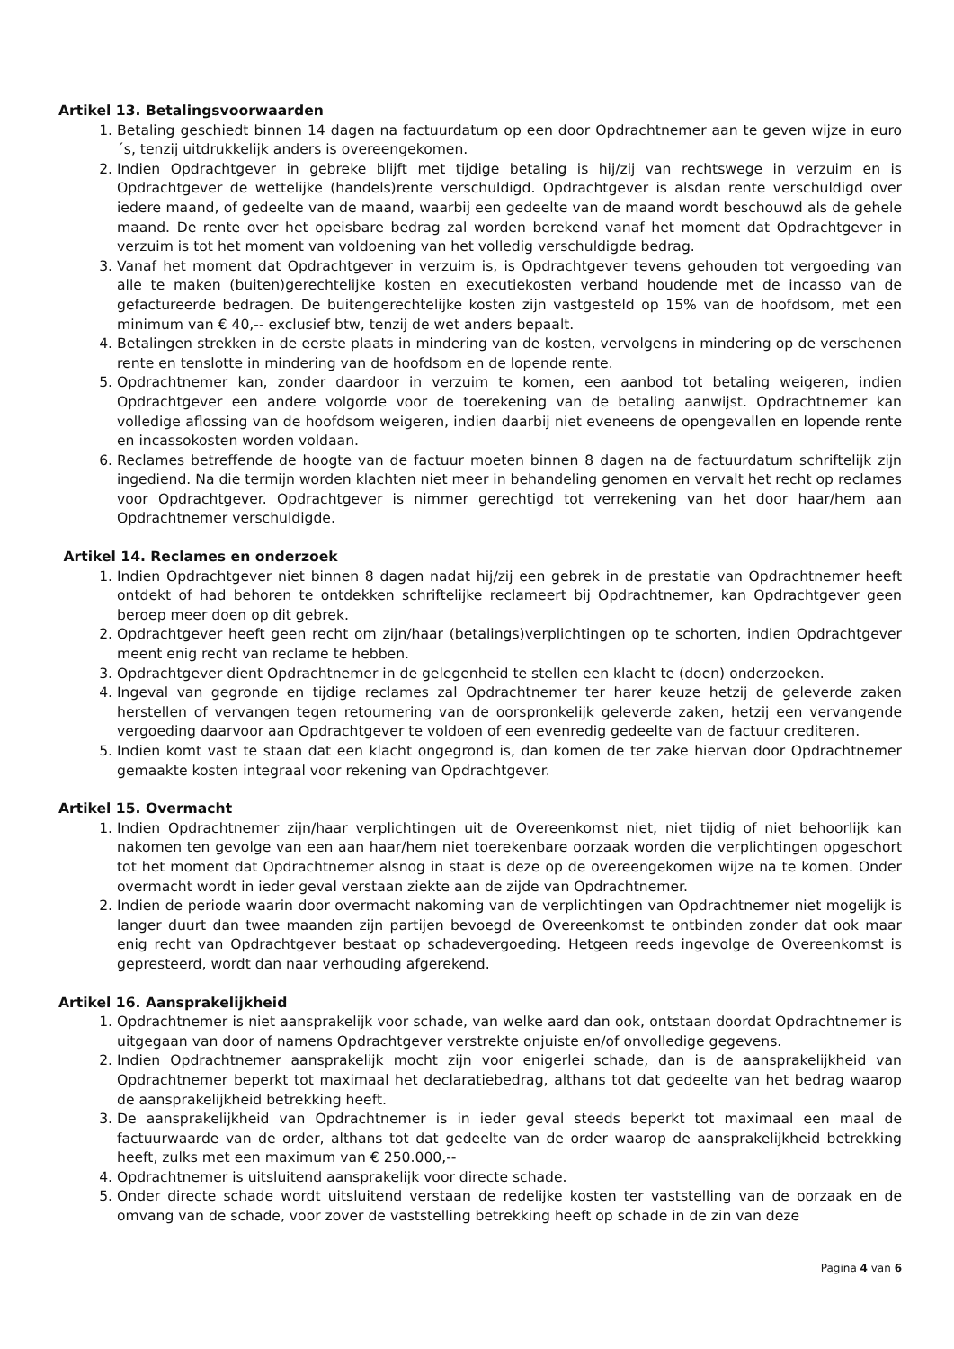Artikel 13. Betalingsvoorwaarden
1. Betaling geschiedt binnen 14 dagen na factuurdatum op een door Opdrachtnemer aan te geven wijze in euro´s, tenzij uitdrukkelijk anders is overeengekomen.
2. Indien Opdrachtgever in gebreke blijft met tijdige betaling is hij/zij van rechtswege in verzuim en is Opdrachtgever de wettelijke (handels)rente verschuldigd. Opdrachtgever is alsdan rente verschuldigd over iedere maand, of gedeelte van de maand, waarbij een gedeelte van de maand wordt beschouwd als de gehele maand. De rente over het opeisbare bedrag zal worden berekend vanaf het moment dat Opdrachtgever in verzuim is tot het moment van voldoening van het volledig verschuldigde bedrag.
3. Vanaf het moment dat Opdrachtgever in verzuim is, is Opdrachtgever tevens gehouden tot vergoeding van alle te maken (buiten)gerechtelijke kosten en executiekosten verband houdende met de incasso van de gefactureerde bedragen. De buitengerechtelijke kosten zijn vastgesteld op 15% van de hoofdsom, met een minimum van € 40,-- exclusief btw, tenzij de wet anders bepaalt.
4. Betalingen strekken in de eerste plaats in mindering van de kosten, vervolgens in mindering op de verschenen rente en tenslotte in mindering van de hoofdsom en de lopende rente.
5. Opdrachtnemer kan, zonder daardoor in verzuim te komen, een aanbod tot betaling weigeren, indien Opdrachtgever een andere volgorde voor de toerekening van de betaling aanwijst. Opdrachtnemer kan volledige aflossing van de hoofdsom weigeren, indien daarbij niet eveneens de opengevallen en lopende rente en incassokosten worden voldaan.
6. Reclames betreffende de hoogte van de factuur moeten binnen 8 dagen na de factuurdatum schriftelijk zijn ingediend. Na die termijn worden klachten niet meer in behandeling genomen en vervalt het recht op reclames voor Opdrachtgever. Opdrachtgever is nimmer gerechtigd tot verrekening van het door haar/hem aan Opdrachtnemer verschuldigde.
Artikel 14. Reclames en onderzoek
1. Indien Opdrachtgever niet binnen 8 dagen nadat hij/zij een gebrek in de prestatie van Opdrachtnemer heeft ontdekt of had behoren te ontdekken schriftelijke reclameert bij Opdrachtnemer, kan Opdrachtgever geen beroep meer doen op dit gebrek.
2. Opdrachtgever heeft geen recht om zijn/haar (betalings)verplichtingen op te schorten, indien Opdrachtgever meent enig recht van reclame te hebben.
3. Opdrachtgever dient Opdrachtnemer in de gelegenheid te stellen een klacht te (doen) onderzoeken.
4. Ingeval van gegronde en tijdige reclames zal Opdrachtnemer ter harer keuze hetzij de geleverde zaken herstellen of vervangen tegen retournering van de oorspronkelijk geleverde zaken, hetzij een vervangende vergoeding daarvoor aan Opdrachtgever te voldoen of een evenredig gedeelte van de factuur crediteren.
5. Indien komt vast te staan dat een klacht ongegrond is, dan komen de ter zake hiervan door Opdrachtnemer gemaakte kosten integraal voor rekening van Opdrachtgever.
Artikel 15. Overmacht
1. Indien Opdrachtnemer zijn/haar verplichtingen uit de Overeenkomst niet, niet tijdig of niet behoorlijk kan nakomen ten gevolge van een aan haar/hem niet toerekenbare oorzaak worden die verplichtingen opgeschort tot het moment dat Opdrachtnemer alsnog in staat is deze op de overeengekomen wijze na te komen. Onder overmacht wordt in ieder geval verstaan ziekte aan de zijde van Opdrachtnemer.
2. Indien de periode waarin door overmacht nakoming van de verplichtingen van Opdrachtnemer niet mogelijk is langer duurt dan twee maanden zijn partijen bevoegd de Overeenkomst te ontbinden zonder dat ook maar enig recht van Opdrachtgever bestaat op schadevergoeding. Hetgeen reeds ingevolge de Overeenkomst is gepresteerd, wordt dan naar verhouding afgerekend.
Artikel 16. Aansprakelijkheid
1. Opdrachtnemer is niet aansprakelijk voor schade, van welke aard dan ook, ontstaan doordat Opdrachtnemer is uitgegaan van door of namens Opdrachtgever verstrekte onjuiste en/of onvolledige gegevens.
2. Indien Opdrachtnemer aansprakelijk mocht zijn voor enigerlei schade, dan is de aansprakelijkheid van Opdrachtnemer beperkt tot maximaal het declaratiebedrag, althans tot dat gedeelte van het bedrag waarop de aansprakelijkheid betrekking heeft.
3. De aansprakelijkheid van Opdrachtnemer is in ieder geval steeds beperkt tot maximaal een maal de factuurwaarde van de order, althans tot dat gedeelte van de order waarop de aansprakelijkheid betrekking heeft, zulks met een maximum van € 250.000,--
4. Opdrachtnemer is uitsluitend aansprakelijk voor directe schade.
5. Onder directe schade wordt uitsluitend verstaan de redelijke kosten ter vaststelling van de oorzaak en de omvang van de schade, voor zover de vaststelling betrekking heeft op schade in de zin van deze
Pagina 4 van 6